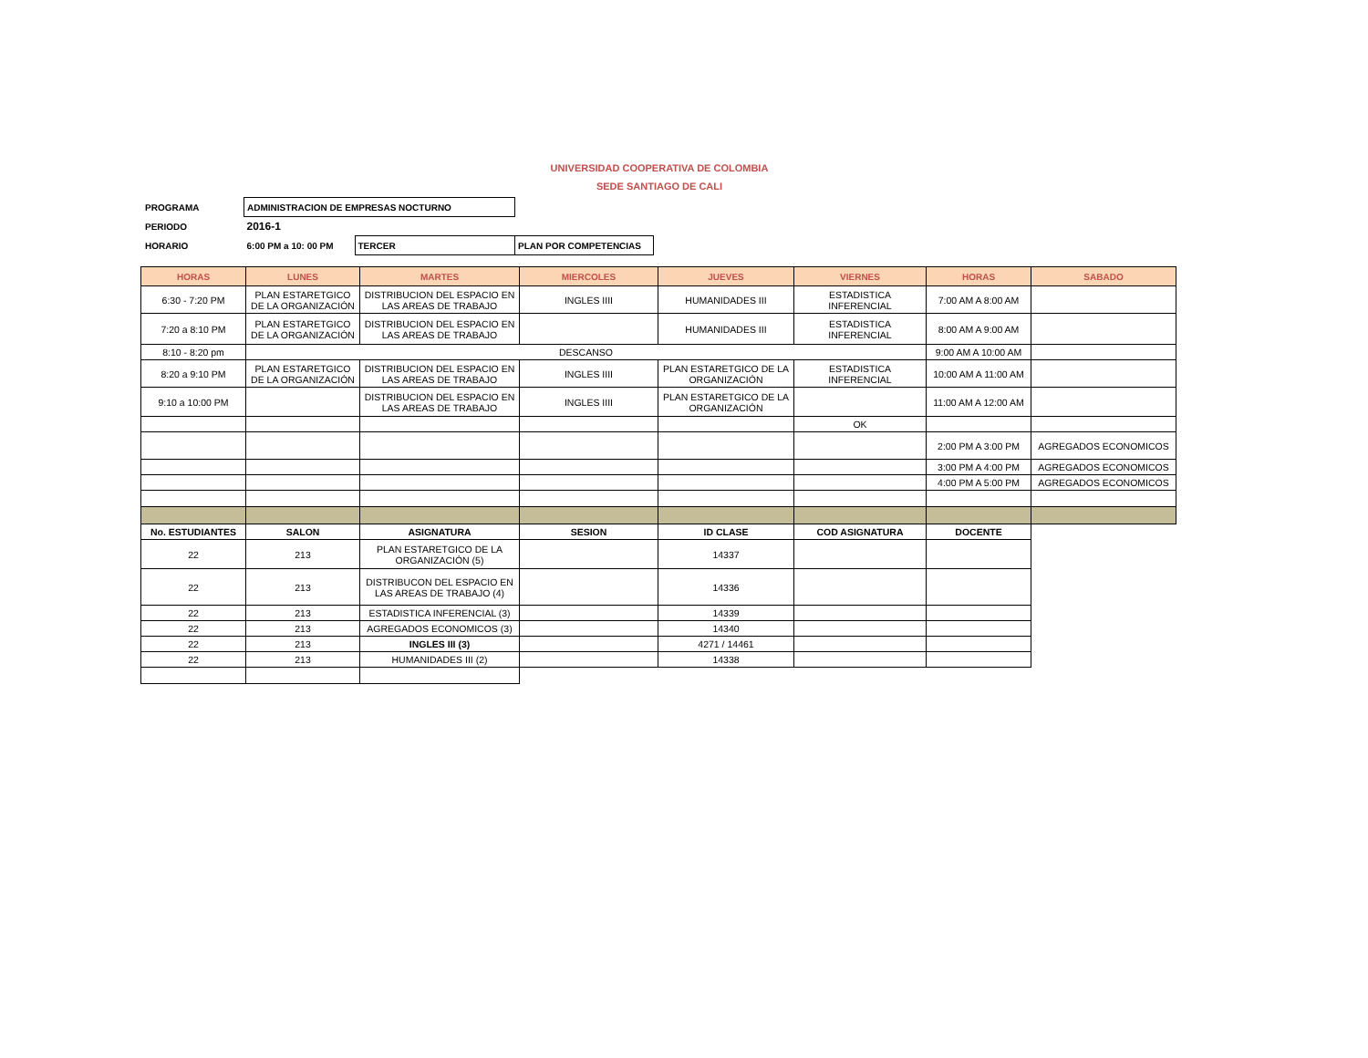UNIVERSIDAD COOPERATIVA DE COLOMBIA
SEDE SANTIAGO DE CALI
| PROGRAMA | ADMINISTRACION DE EMPRESAS NOCTURNO | | |
| PERIODO | 2016-1 | | |
| HORARIO | 6:00 PM a 10: 00 PM | TERCER | PLAN POR COMPETENCIAS |
| HORAS | LUNES | MARTES | MIERCOLES | JUEVES | VIERNES | HORAS | SABADO |
| --- | --- | --- | --- | --- | --- | --- | --- |
| 6:30 - 7:20 PM | PLAN ESTARETGICO DE LA ORGANIZACIÓN | DISTRIBUCION DEL ESPACIO EN LAS AREAS DE TRABAJO | INGLES IIII | HUMANIDADES III | ESTADISTICA INFERENCIAL | 7:00 AM A 8:00 AM | |
| 7:20 a 8:10 PM | PLAN ESTARETGICO DE LA ORGANIZACIÓN | DISTRIBUCION DEL ESPACIO EN LAS AREAS DE TRABAJO | | HUMANIDADES III | ESTADISTICA INFERENCIAL | 8:00 AM A 9:00 AM | |
| 8:10 - 8:20 pm | DESCANSO | | | | | 9:00 AM A 10:00 AM | |
| 8:20 a 9:10 PM | PLAN ESTARETGICO DE LA ORGANIZACIÓN | DISTRIBUCION DEL ESPACIO EN LAS AREAS DE TRABAJO | INGLES IIII | PLAN ESTARETGICO DE LA ORGANIZACIÓN | ESTADISTICA INFERENCIAL | 10:00 AM A 11:00 AM | |
| 9:10 a 10:00 PM | | DISTRIBUCION DEL ESPACIO EN LAS AREAS DE TRABAJO | INGLES IIII | PLAN ESTARETGICO DE LA ORGANIZACIÓN | | 11:00 AM A 12:00 AM | |
| | | | | | OK | | |
| | | | | | | 2:00 PM A 3:00 PM | AGREGADOS ECONOMICOS |
| | | | | | | 3:00 PM A 4:00 PM | AGREGADOS ECONOMICOS |
| | | | | | | 4:00 PM A 5:00 PM | AGREGADOS ECONOMICOS |
| No. ESTUDIANTES | SALON | ASIGNATURA | SESION | ID CLASE | COD ASIGNATURA | DOCENTE | |
| 22 | 213 | PLAN ESTARETGICO DE LA ORGANIZACIÓN (5) | | 14337 | | | |
| 22 | 213 | DISTRIBUCON DEL ESPACIO EN LAS AREAS DE TRABAJO (4) | | 14336 | | | |
| 22 | 213 | ESTADISTICA INFERENCIAL (3) | | 14339 | | | |
| 22 | 213 | AGREGADOS ECONOMICOS (3) | | 14340 | | | |
| 22 | 213 | INGLES III (3) | | 4271 / 14461 | | | |
| 22 | 213 | HUMANIDADES III (2) | | 14338 | | | |